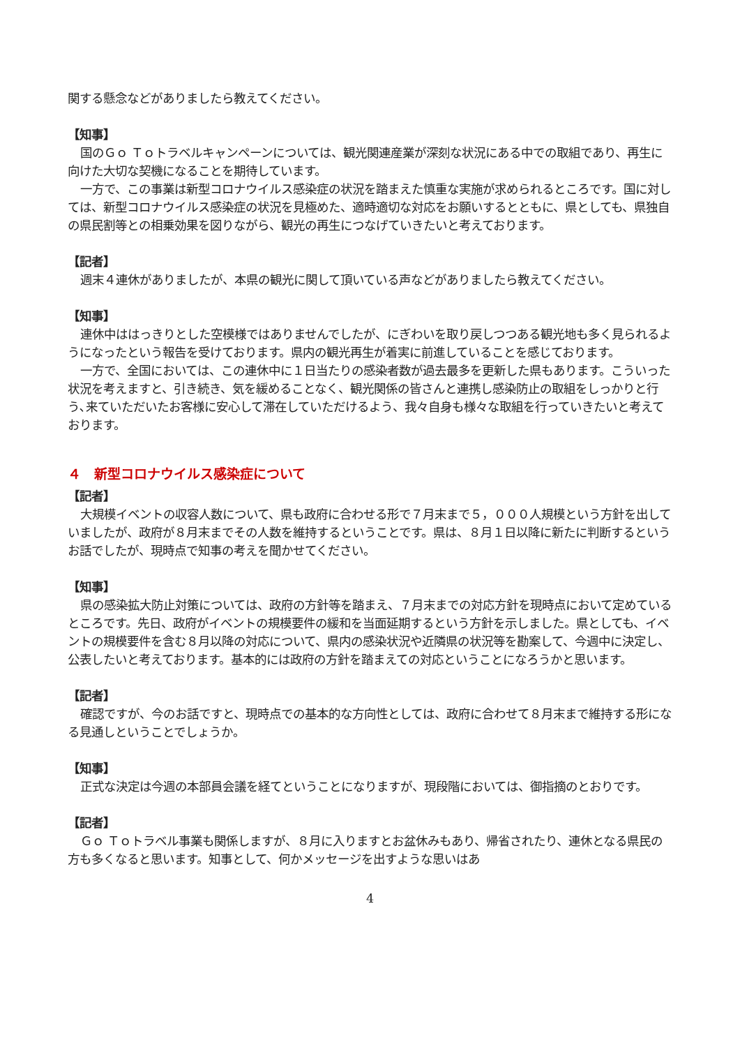関する懸念などがありましたら教えてください。
【知事】
国のＧｏ Ｔｏトラベルキャンペーンについては、観光関連産業が深刻な状況にある中での取組であり、再生に向けた大切な契機になることを期待しています。
一方で、この事業は新型コロナウイルス感染症の状況を踏まえた慎重な実施が求められるところです。国に対しては、新型コロナウイルス感染症の状況を見極めた、適時適切な対応をお願いするとともに、県としても、県独自の県民割等との相乗効果を図りながら、観光の再生につなげていきたいと考えております。
【記者】
週末４連休がありましたが、本県の観光に関して頂いている声などがありましたら教えてください。
【知事】
連休中ははっきりとした空模様ではありませんでしたが、にぎわいを取り戻しつつある観光地も多く見られるようになったという報告を受けております。県内の観光再生が着実に前進していることを感じております。
一方で、全国においては、この連休中に１日当たりの感染者数が過去最多を更新した県もあります。こういった状況を考えますと、引き続き、気を緩めることなく、観光関係の皆さんと連携し感染防止の取組をしっかりと行う､来ていただいたお客様に安心して滞在していただけるよう、我々自身も様々な取組を行っていきたいと考えております。
４　新型コロナウイルス感染症について
【記者】
大規模イベントの収容人数について、県も政府に合わせる形で７月末まで５，０００人規模という方針を出していましたが、政府が８月末までその人数を維持するということです。県は、８月１日以降に新たに判断するというお話でしたが、現時点で知事の考えを聞かせてください。
【知事】
県の感染拡大防止対策については、政府の方針等を踏まえ、７月末までの対応方針を現時点において定めているところです。先日、政府がイベントの規模要件の緩和を当面延期するという方針を示しました。県としても、イベントの規模要件を含む８月以降の対応について、県内の感染状況や近隣県の状況等を勘案して、今週中に決定し、公表したいと考えております。基本的には政府の方針を踏まえての対応ということになろうかと思います。
【記者】
確認ですが、今のお話ですと、現時点での基本的な方向性としては、政府に合わせて８月末まで維持する形になる見通しということでしょうか。
【知事】
正式な決定は今週の本部員会議を経てということになりますが、現段階においては、御指摘のとおりです。
【記者】
Ｇｏ Ｔｏトラベル事業も関係しますが、８月に入りますとお盆休みもあり、帰省されたり、連休となる県民の方も多くなると思います。知事として、何かメッセージを出すような思いはあ
4